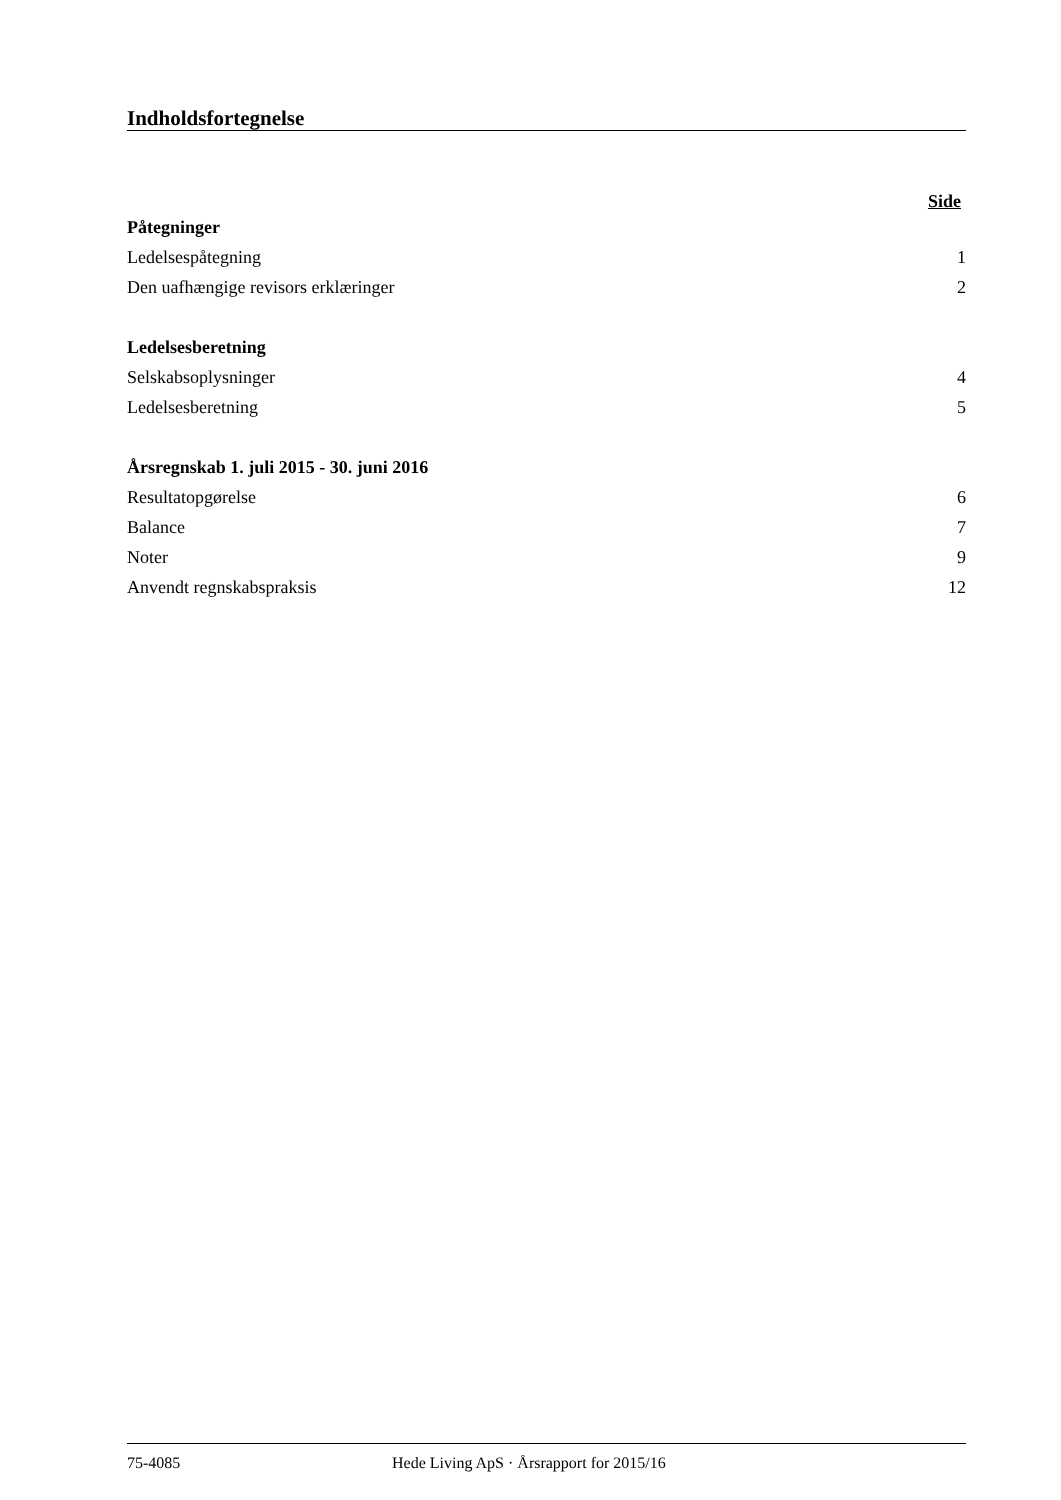Indholdsfortegnelse
Side
Påtegninger
Ledelsespåtegning 1
Den uafhængige revisors erklæringer 2
Ledelsesberetning
Selskabsoplysninger 4
Ledelsesberetning 5
Årsregnskab 1. juli 2015 - 30. juni 2016
Resultatopgørelse 6
Balance 7
Noter 9
Anvendt regnskabspraksis 12
75-4085 Hede Living ApS · Årsrapport for 2015/16